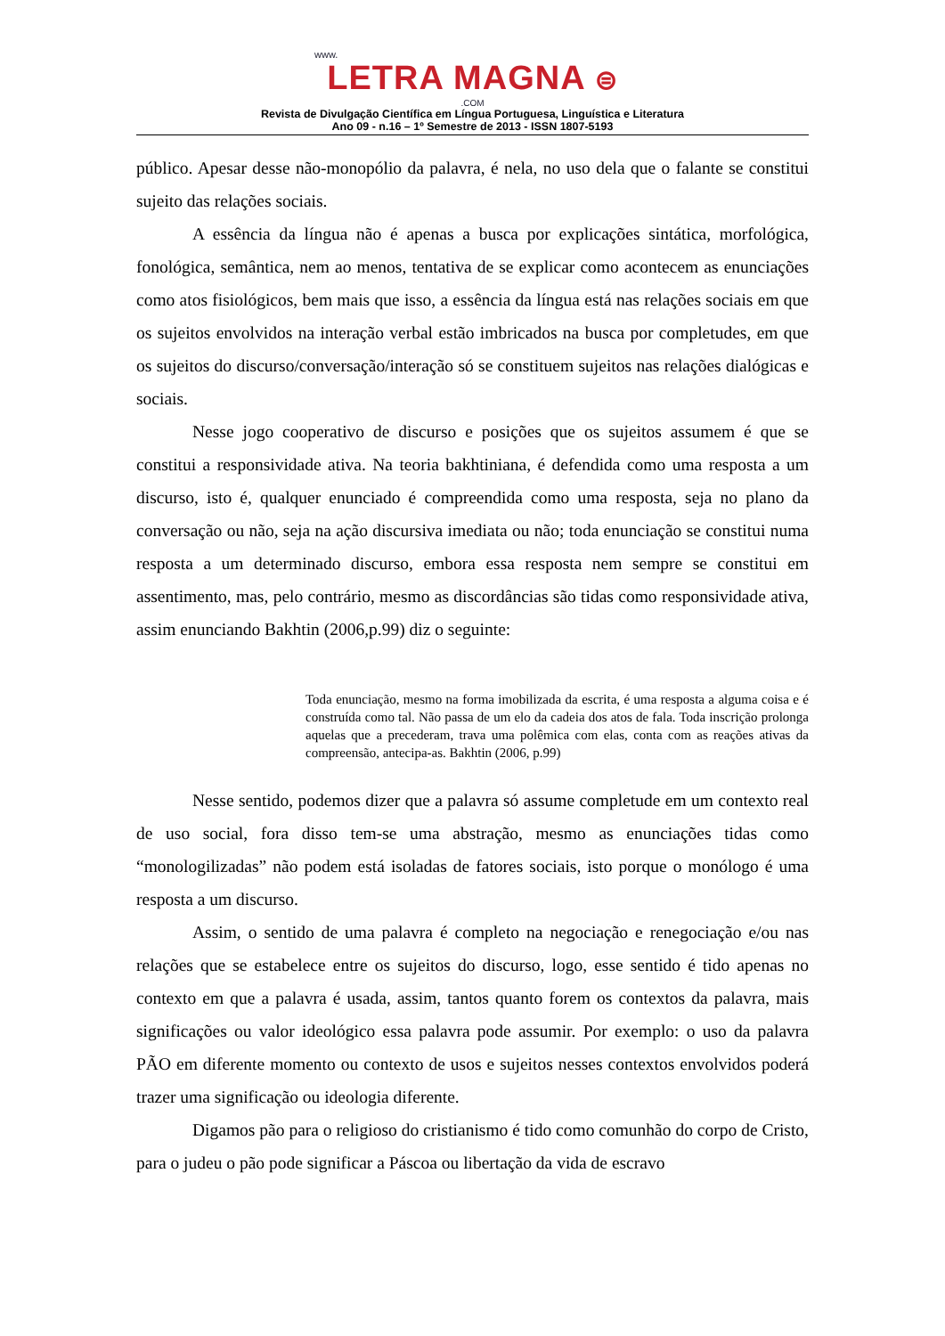www.
LETRA MAGNA ⊜
.COM
Revista de Divulgação Científica em Língua Portuguesa, Linguística e Literatura
Ano 09 - n.16 – 1º Semestre de 2013 - ISSN 1807-5193
público. Apesar desse não-monopólio da palavra, é nela, no uso dela que o falante se constitui sujeito das relações sociais.
A essência da língua não é apenas a busca por explicações sintática, morfológica, fonológica, semântica, nem ao menos, tentativa de se explicar como acontecem as enunciações como atos fisiológicos, bem mais que isso, a essência da língua está nas relações sociais em que os sujeitos envolvidos na interação verbal estão imbricados na busca por completudes, em que os sujeitos do discurso/conversação/interação só se constituem sujeitos nas relações dialógicas e sociais.
Nesse jogo cooperativo de discurso e posições que os sujeitos assumem é que se constitui a responsividade ativa. Na teoria bakhtiniana, é defendida como uma resposta a um discurso, isto é, qualquer enunciado é compreendida como uma resposta, seja no plano da conversação ou não, seja na ação discursiva imediata ou não; toda enunciação se constitui numa resposta a um determinado discurso, embora essa resposta nem sempre se constitui em assentimento, mas, pelo contrário, mesmo as discordâncias são tidas como responsividade ativa, assim enunciando Bakhtin (2006,p.99) diz o seguinte:
Toda enunciação, mesmo na forma imobilizada da escrita, é uma resposta a alguma coisa e é construída como tal. Não passa de um elo da cadeia dos atos de fala. Toda inscrição prolonga aquelas que a precederam, trava uma polêmica com elas, conta com as reações ativas da compreensão, antecipa-as. Bakhtin (2006, p.99)
Nesse sentido, podemos dizer que a palavra só assume completude em um contexto real de uso social, fora disso tem-se uma abstração, mesmo as enunciações tidas como “monologilizadas” não podem está isoladas de fatores sociais, isto porque o monólogo é uma resposta a um discurso.
Assim, o sentido de uma palavra é completo na negociação e renegociação e/ou nas relações que se estabelece entre os sujeitos do discurso, logo, esse sentido é tido apenas no contexto em que a palavra é usada, assim, tantos quanto forem os contextos da palavra, mais significações ou valor ideológico essa palavra pode assumir. Por exemplo: o uso da palavra PÃO em diferente momento ou contexto de usos e sujeitos nesses contextos envolvidos poderá trazer uma significação ou ideologia diferente.
Digamos pão para o religioso do cristianismo é tido como comunhão do corpo de Cristo, para o judeu o pão pode significar a Páscoa ou libertação da vida de escravo